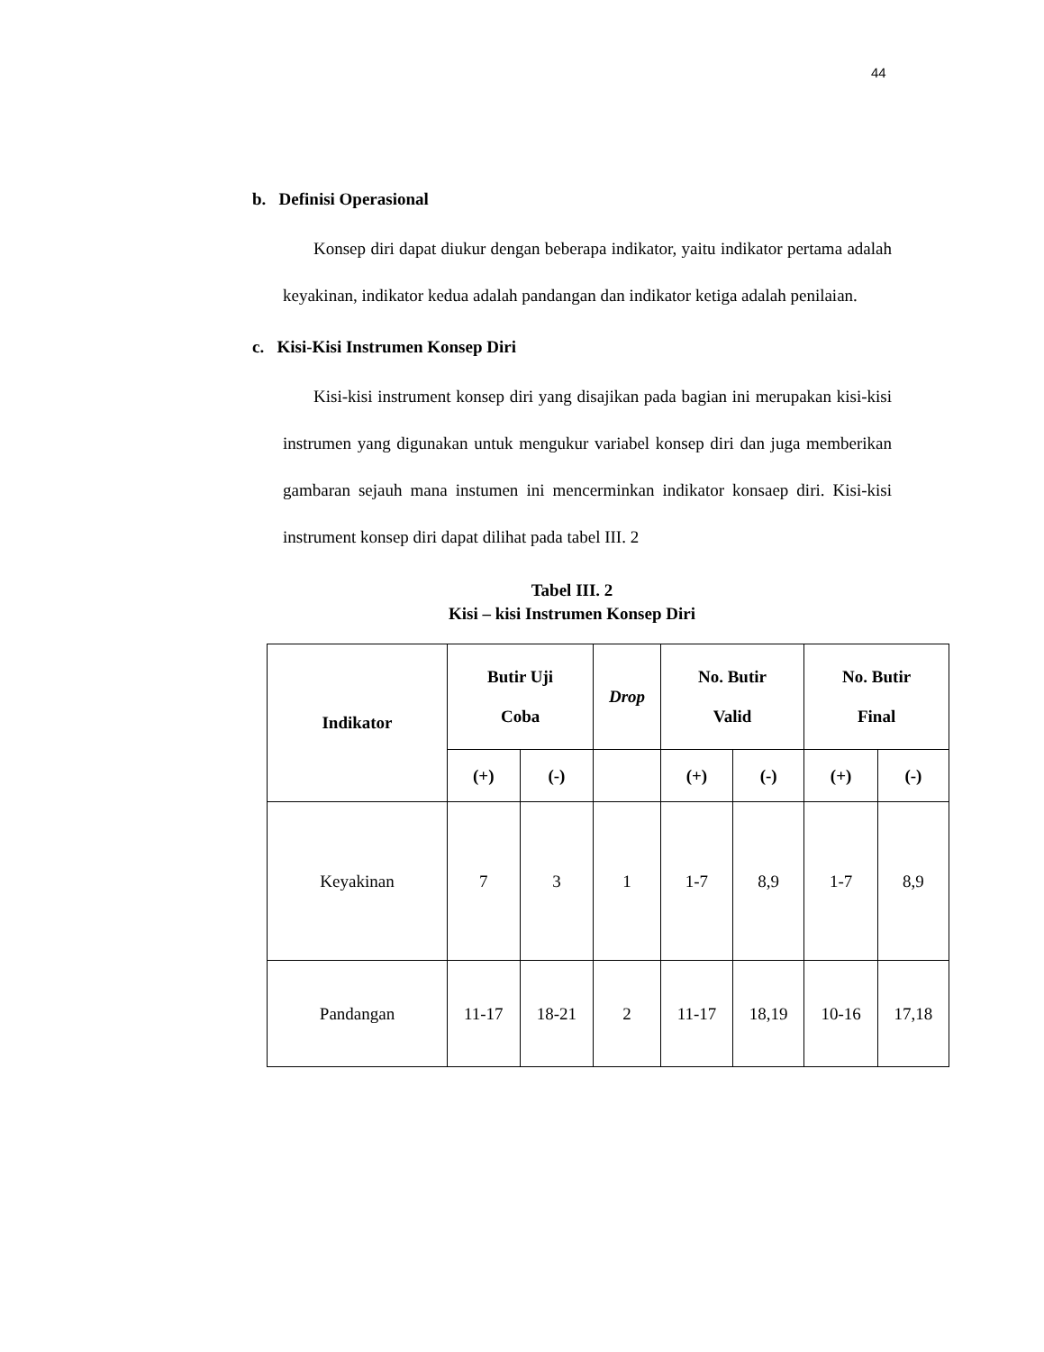44
b. Definisi Operasional
Konsep diri dapat diukur dengan beberapa indikator, yaitu indikator pertama adalah keyakinan, indikator kedua adalah pandangan dan indikator ketiga adalah penilaian.
c. Kisi-Kisi Instrumen Konsep Diri
Kisi-kisi instrument konsep diri yang disajikan pada bagian ini merupakan kisi-kisi instrumen yang digunakan untuk mengukur variabel konsep diri dan juga memberikan gambaran sejauh mana instumen ini mencerminkan indikator konsaep diri. Kisi-kisi instrument konsep diri dapat dilihat pada tabel III. 2
Tabel III. 2
Kisi – kisi Instrumen Konsep Diri
| Indikator | Butir Uji Coba | | Drop | No. Butir Valid | | No. Butir Final | |
| --- | --- | --- | --- | --- | --- | --- | --- |
| | (+) | (-) | | (+) | (-) | (+) | (-) |
| Keyakinan | 7 | 3 | 1 | 1-7 | 8,9 | 1-7 | 8,9 |
| Pandangan | 11-17 | 18-21 | 2 | 11-17 | 18,19 | 10-16 | 17,18 |